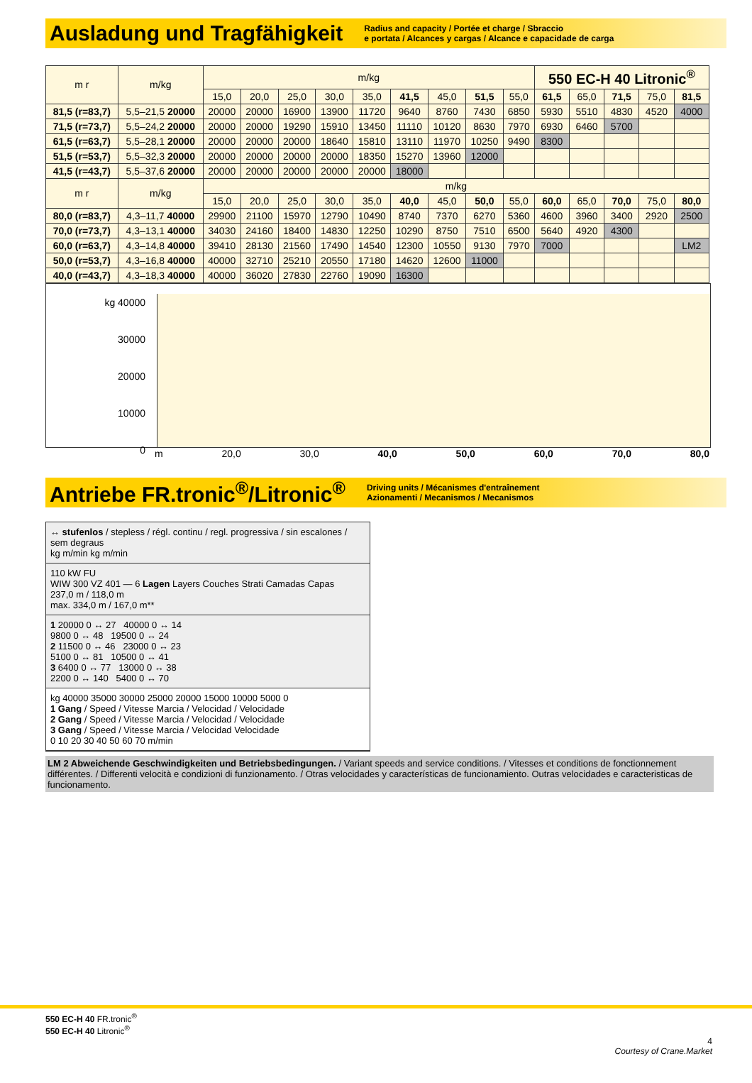Ausladung und Tragfähigkeit
Radius and capacity / Portée et charge / Sbraccio
e portata / Alcances y cargas / Alcance e capacidade de carga
| m r | m/kg | m/kg | | | | | | | | | 550 EC-H 40 Litronic<sup>®</sup> | | | | |
| --- | --- | --- | --- | --- | --- | --- | --- | --- | --- | --- | --- | --- | --- | --- | --- |
| | | 15,0 | 20,0 | 25,0 | 30,0 | 35,0 | 41,5 | 45,0 | 51,5 | 55,0 | 61,5 | 65,0 | 71,5 | 75,0 | 81,5 |
| 81,5 (r=83,7) | 5,5–21,5 20000 | 20000 | 20000 | 16900 | 13900 | 11720 | 9640 | 8760 | 7430 | 6850 | 5930 | 5510 | 4830 | 4520 | 4000 |
| 71,5 (r=73,7) | 5,5–24,2 20000 | 20000 | 20000 | 19290 | 15910 | 13450 | 11110 | 10120 | 8630 | 7970 | 6930 | 6460 | 5700 | | |
| 61,5 (r=63,7) | 5,5–28,1 20000 | 20000 | 20000 | 20000 | 18640 | 15810 | 13110 | 11970 | 10250 | 9490 | 8300 | | | | |
| 51,5 (r=53,7) | 5,5–32,3 20000 | 20000 | 20000 | 20000 | 20000 | 18350 | 15270 | 13960 | 12000 | | | | | | |
| 41,5 (r=43,7) | 5,5–37,6 20000 | 20000 | 20000 | 20000 | 20000 | 20000 | 18000 | | | | | | | | |
| m r | m/kg | m/kg | | | | | | | | | | | | | |
| | | 15,0 | 20,0 | 25,0 | 30,0 | 35,0 | 40,0 | 45,0 | 50,0 | 55,0 | 60,0 | 65,0 | 70,0 | 75,0 | 80,0 |
| 80,0 (r=83,7) | 4,3–11,7 40000 | 29900 | 21100 | 15970 | 12790 | 10490 | 8740 | 7370 | 6270 | 5360 | 4600 | 3960 | 3400 | 2920 | 2500 |
| 70,0 (r=73,7) | 4,3–13,1 40000 | 34030 | 24160 | 18400 | 14830 | 12250 | 10290 | 8750 | 7510 | 6500 | 5640 | 4920 | 4300 | | |
| 60,0 (r=63,7) | 4,3–14,8 40000 | 39410 | 28130 | 21560 | 17490 | 14540 | 12300 | 10550 | 9130 | 7970 | 7000 | | | | LM2 |
| 50,0 (r=53,7) | 4,3–16,8 40000 | 40000 | 32710 | 25210 | 20550 | 17180 | 14620 | 12600 | 11000 | | | | | | |
| 40,0 (r=43,7) | 4,3–18,3 40000 | 40000 | 36020 | 27830 | 22760 | 19090 | 16300 | | | | | | | | |
kg 40000
30000
20000
10000
0
m 20,0 30,0 40,0 50,0 60,0 70,0 80,0
Antriebe FR.tronic<sup>®</sup>/Litronic<sup>®</sup>
Driving units / Mécanismes d'entraînement
Azionamenti / Mecanismos / Mecanismos
↔ stufenlos / stepless / régl. continu / regl. progressiva / sin escalones / sem degraus
kg m/min kg m/min
110 kW FU
WIW 300 VZ 401 — 6 Lagen Layers Couches Strati Camadas Capas
237,0 m / 118,0 m
max. 334,0 m / 167,0 m**
1 20000 0 ↔ 27 40000 0 ↔ 14
9800 0 ↔ 48 19500 0 ↔ 24
2 11500 0 ↔ 46 23000 0 ↔ 23
5100 0 ↔ 81 10500 0 ↔ 41
3 6400 0 ↔ 77 13000 0 ↔ 38
2200 0 ↔ 140 5400 0 ↔ 70
kg 40000 35000 30000 25000 20000 15000 10000 5000 0
1 Gang / Speed / Vitesse Marcia / Velocidad / Velocidade
2 Gang / Speed / Vitesse Marcia / Velocidad / Velocidade
3 Gang / Speed / Vitesse Marcia / Velocidad Velocidade
0 10 20 30 40 50 60 70 m/min
LM 2 Abweichende Geschwindigkeiten und Betriebsbedingungen. / Variant speeds and service conditions. / Vitesses et conditions de fonctionnement différentes. / Differenti velocità e condizioni di funzionamento. / Otras velocidades y características de funcionamiento. Outras velocidades e caracteristicas de funcionamento.
550 EC-H 40 FR.tronic<sup>®</sup>
550 EC-H 40 Litronic<sup>®</sup>
4
Courtesy of Crane.Market